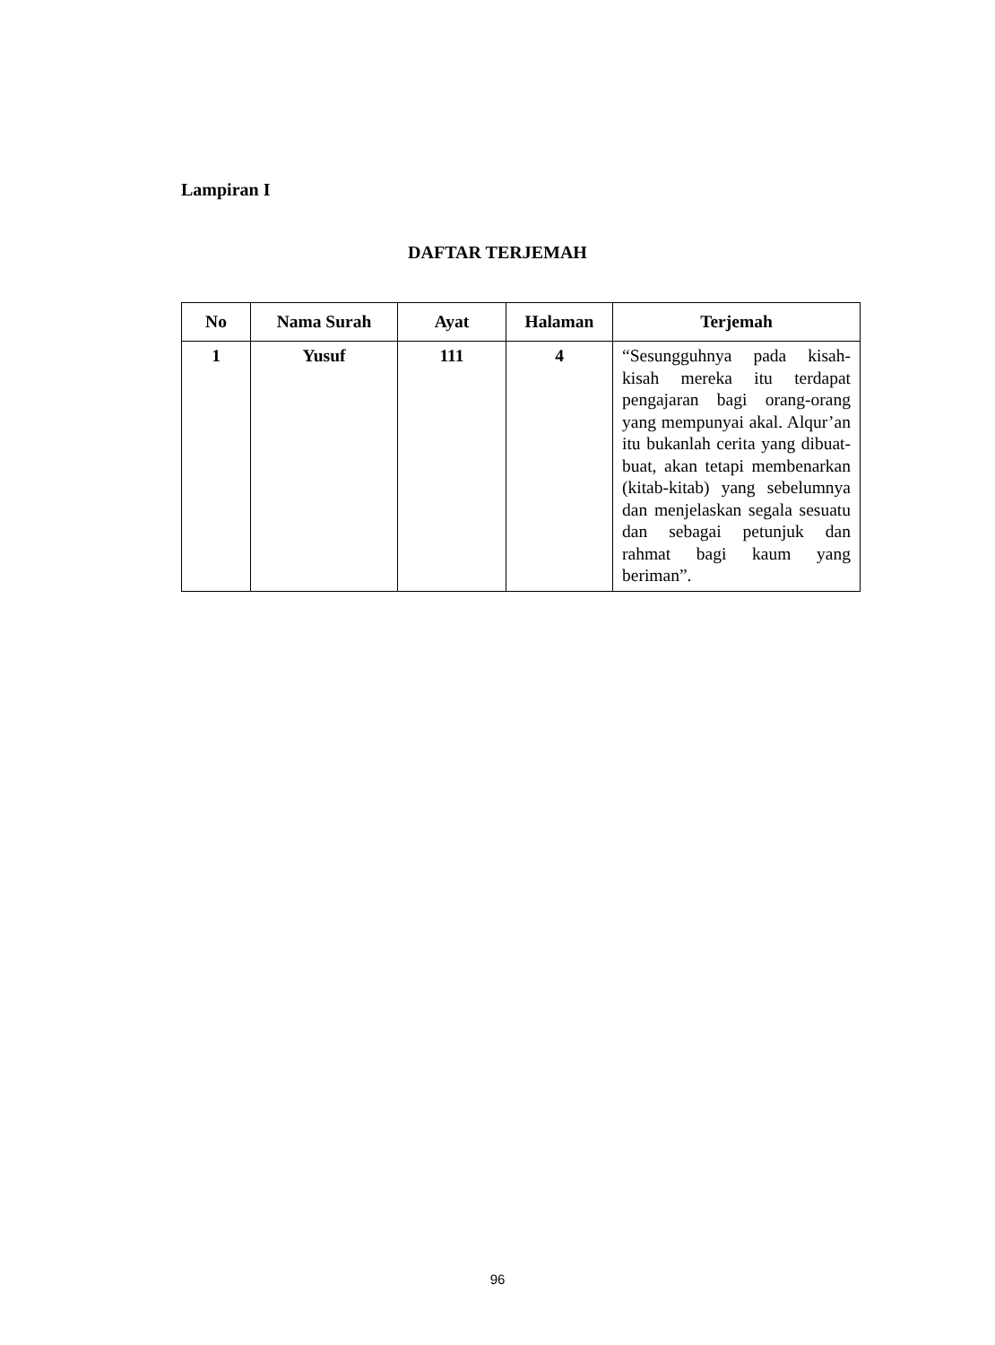Lampiran I
DAFTAR TERJEMAH
| No | Nama Surah | Ayat | Halaman | Terjemah |
| --- | --- | --- | --- | --- |
| 1 | Yusuf | 111 | 4 | “Sesungguhnya pada kisah-kisah mereka itu terdapat pengajaran bagi orang-orang yang mempunyai akal. Alqur’an itu bukanlah cerita yang dibuat-buat, akan tetapi membenarkan (kitab-kitab) yang sebelumnya dan menjelaskan segala sesuatu dan sebagai petunjuk dan rahmat bagi kaum yang beriman”. |
96